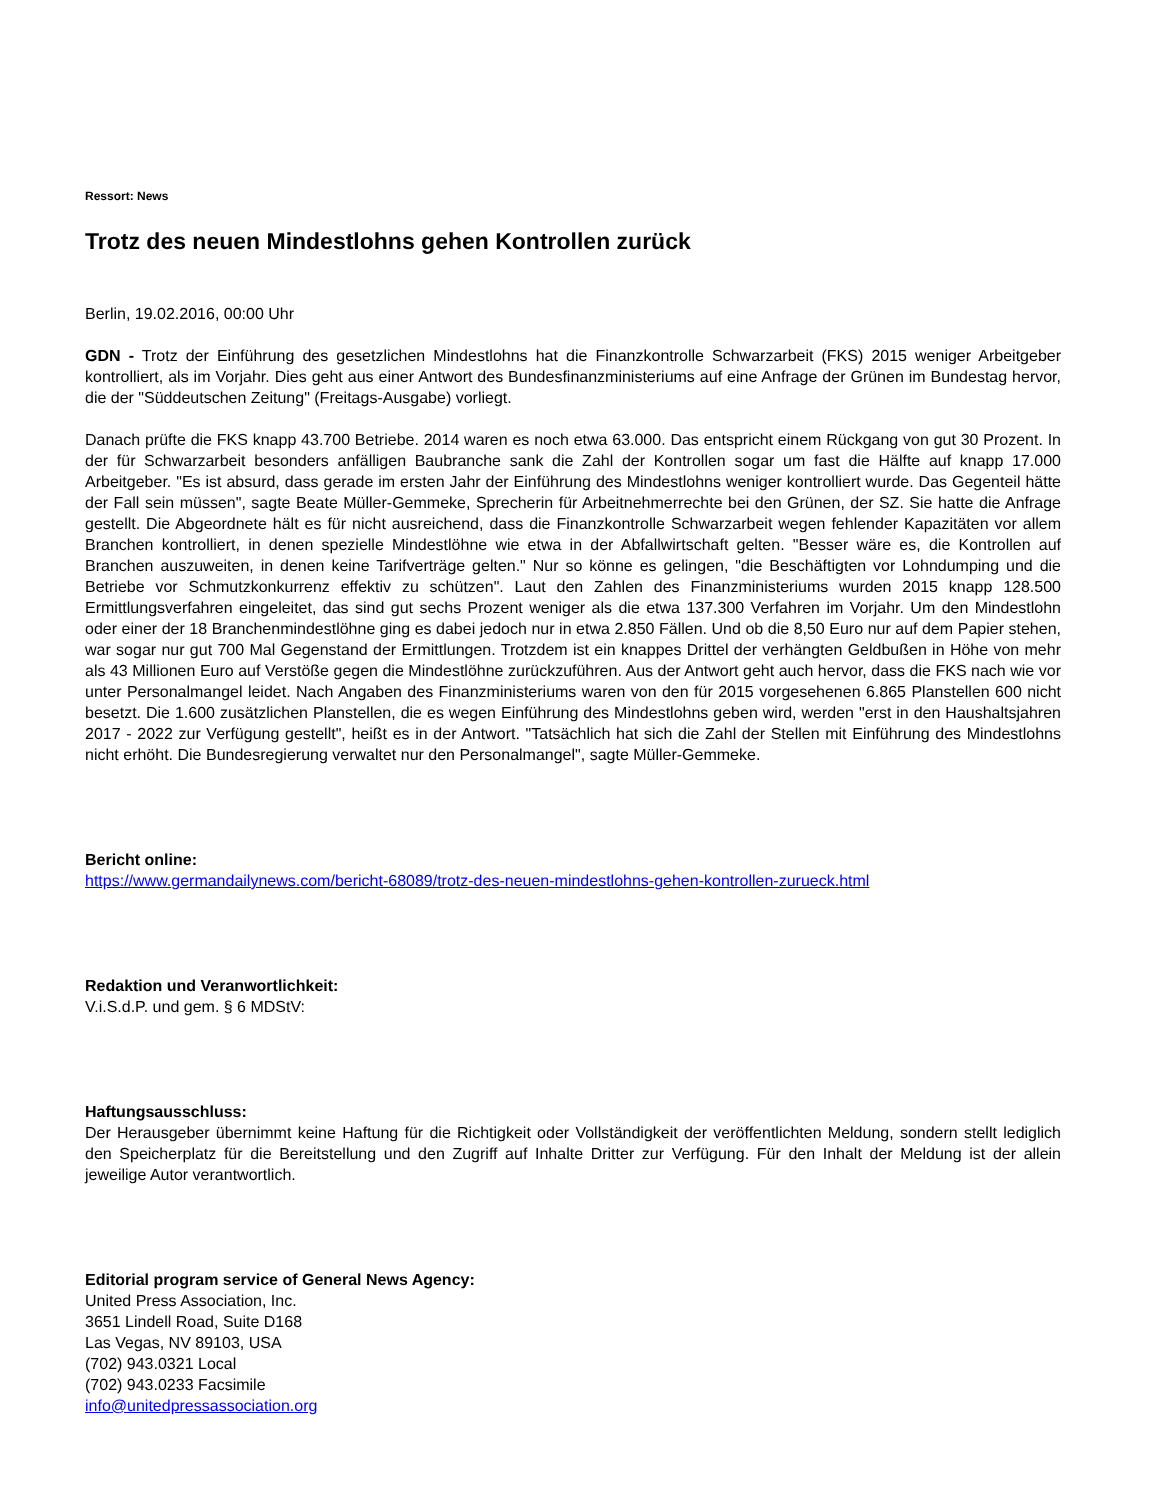Ressort: News
Trotz des neuen Mindestlohns gehen Kontrollen zurück
Berlin, 19.02.2016, 00:00 Uhr
GDN - Trotz der Einführung des gesetzlichen Mindestlohns hat die Finanzkontrolle Schwarzarbeit (FKS) 2015 weniger Arbeitgeber kontrolliert, als im Vorjahr. Dies geht aus einer Antwort des Bundesfinanzministeriums auf eine Anfrage der Grünen im Bundestag hervor, die der "Süddeutschen Zeitung" (Freitags-Ausgabe) vorliegt.
Danach prüfte die FKS knapp 43.700 Betriebe. 2014 waren es noch etwa 63.000. Das entspricht einem Rückgang von gut 30 Prozent. In der für Schwarzarbeit besonders anfälligen Baubranche sank die Zahl der Kontrollen sogar um fast die Hälfte auf knapp 17.000 Arbeitgeber. "Es ist absurd, dass gerade im ersten Jahr der Einführung des Mindestlohns weniger kontrolliert wurde. Das Gegenteil hätte der Fall sein müssen", sagte Beate Müller-Gemmeke, Sprecherin für Arbeitnehmerrechte bei den Grünen, der SZ. Sie hatte die Anfrage gestellt. Die Abgeordnete hält es für nicht ausreichend, dass die Finanzkontrolle Schwarzarbeit wegen fehlender Kapazitäten vor allem Branchen kontrolliert, in denen spezielle Mindestlöhne wie etwa in der Abfallwirtschaft gelten. "Besser wäre es, die Kontrollen auf Branchen auszuweiten, in denen keine Tarifverträge gelten." Nur so könne es gelingen, "die Beschäftigten vor Lohndumping und die Betriebe vor Schmutzkonkurrenz effektiv zu schützen". Laut den Zahlen des Finanzministeriums wurden 2015 knapp 128.500 Ermittlungsverfahren eingeleitet, das sind gut sechs Prozent weniger als die etwa 137.300 Verfahren im Vorjahr. Um den Mindestlohn oder einer der 18 Branchenmindestlöhne ging es dabei jedoch nur in etwa 2.850 Fällen. Und ob die 8,50 Euro nur auf dem Papier stehen, war sogar nur gut 700 Mal Gegenstand der Ermittlungen. Trotzdem ist ein knappes Drittel der verhängten Geldbußen in Höhe von mehr als 43 Millionen Euro auf Verstöße gegen die Mindestlöhne zurückzuführen. Aus der Antwort geht auch hervor, dass die FKS nach wie vor unter Personalmangel leidet. Nach Angaben des Finanzministeriums waren von den für 2015 vorgesehenen 6.865 Planstellen 600 nicht besetzt. Die 1.600 zusätzlichen Planstellen, die es wegen Einführung des Mindestlohns geben wird, werden "erst in den Haushaltsjahren 2017 - 2022 zur Verfügung gestellt", heißt es in der Antwort. "Tatsächlich hat sich die Zahl der Stellen mit Einführung des Mindestlohns nicht erhöht. Die Bundesregierung verwaltet nur den Personalmangel", sagte Müller-Gemmeke.
Bericht online:
https://www.germandailynews.com/bericht-68089/trotz-des-neuen-mindestlohns-gehen-kontrollen-zurueck.html
Redaktion und Veranwortlichkeit:
V.i.S.d.P. und gem. § 6 MDStV:
Haftungsausschluss:
Der Herausgeber übernimmt keine Haftung für die Richtigkeit oder Vollständigkeit der veröffentlichten Meldung, sondern stellt lediglich den Speicherplatz für die Bereitstellung und den Zugriff auf Inhalte Dritter zur Verfügung. Für den Inhalt der Meldung ist der allein jeweilige Autor verantwortlich.
Editorial program service of General News Agency:
United Press Association, Inc.
3651 Lindell Road, Suite D168
Las Vegas, NV 89103, USA
(702) 943.0321 Local
(702) 943.0233 Facsimile
info@unitedpressassociation.org